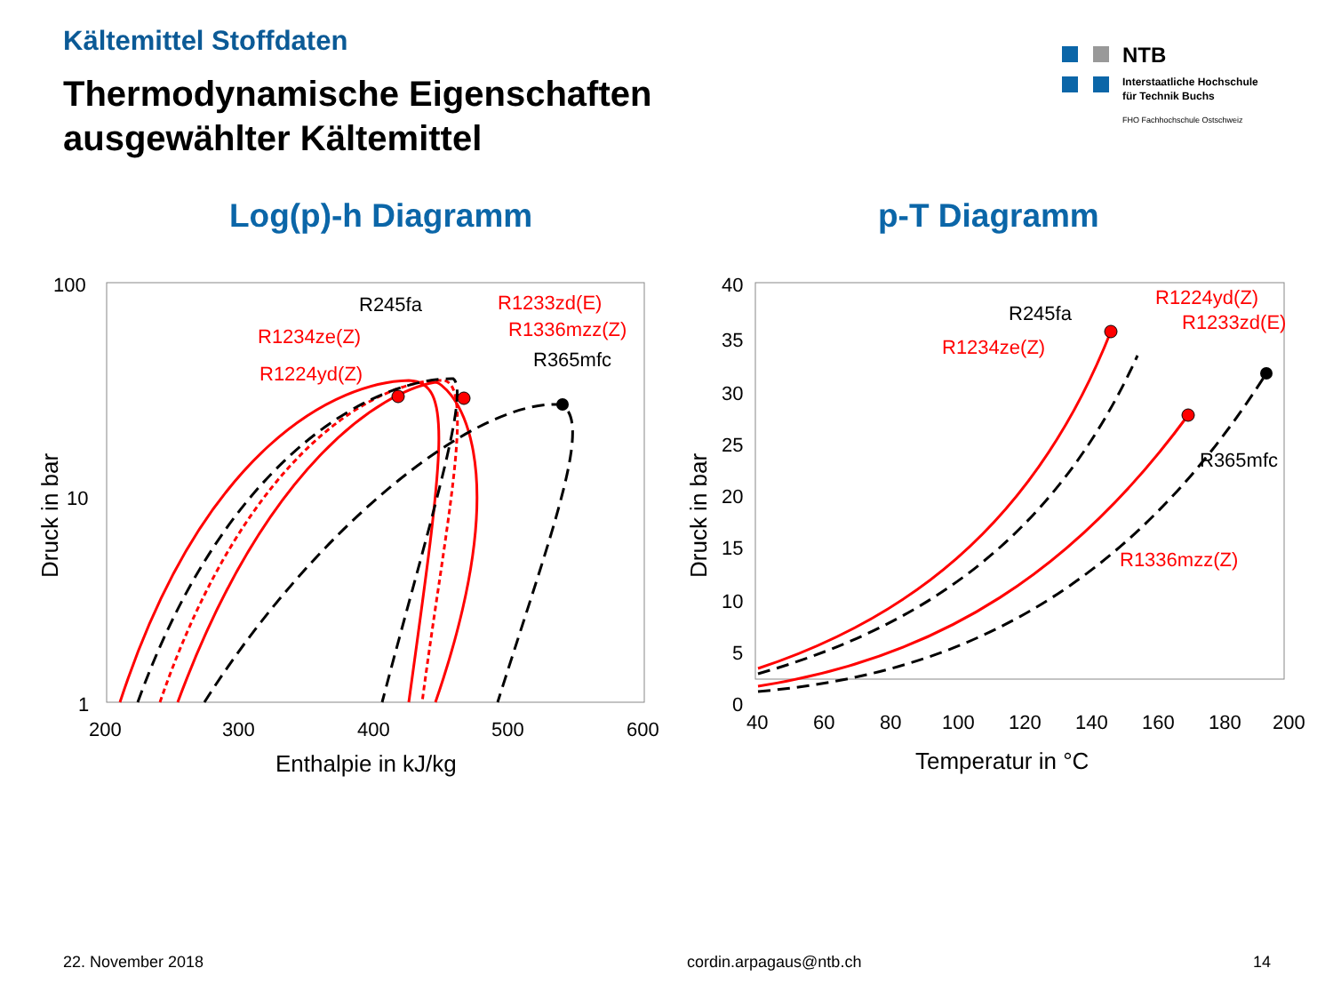Kältemittel Stoffdaten
Thermodynamische Eigenschaften
ausgewählter Kältemittel
NTB
Interstaatliche Hochschule
für Technik Buchs
FHO Fachhochschule Ostschweiz
Log(p)-h Diagramm p-T Diagramm
100
10
1
200
300
400
500
600
Enthalpie in kJ/kg
Druck in bar
R245fa
R1233zd(E)
R1234ze(Z)
R1336mzz(Z)
R365mfc
R1224yd(Z)
40
35
30
25
20
15
10
5
0
40
60
80
100
120
140
160
180
200
Temperatur in °C
Druck in bar
R245fa
R1234ze(Z)
R1224yd(Z)
R1233zd(E)
R365mfc
R1336mzz(Z)
22. November 2018 cordin.arpagaus@ntb.ch 14